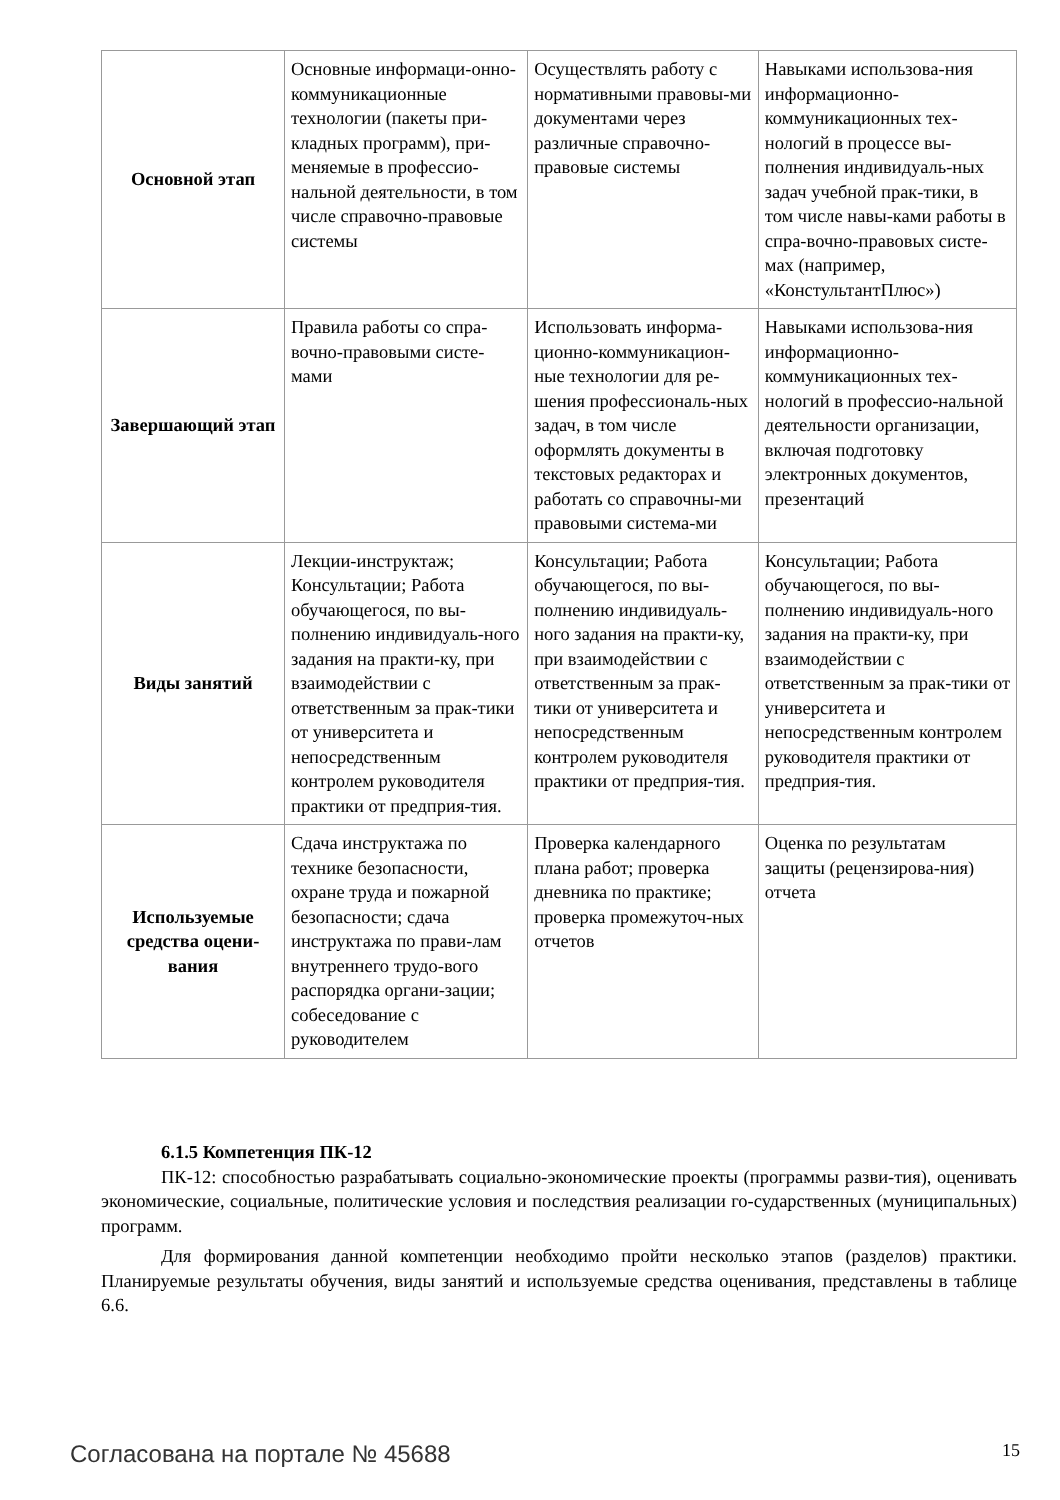| Основной этап | Основные информаци-онно-коммуникационные технологии (пакеты при-кладных программ), при-меняемые в профессио-нальной деятельности, в том числе справочно-правовые системы | Осуществлять работу с нормативными правовы-ми документами через различные справочно-правовые системы | Навыками использова-ния информационно-коммуникационных тех-нологий в процессе вы-полнения индивидуаль-ных задач учебной прак-тики, в том числе навы-ками работы в спра-вочно-правовых систе-мах (например, «КонстультантПлюс») |
| Завершающий этап | Правила работы со спра-вочно-правовыми систе-мами | Использовать информа-ционно-коммуникацион-ные технологии для ре-шения профессиональ-ных задач, в том числе оформлять документы в текстовых редакторах и работать со справочны-ми правовыми система-ми | Навыками использова-ния информационно-коммуникационных тех-нологий в профессио-нальной деятельности организации, включая подготовку электронных документов, презентаций |
| Виды занятий | Лекции-инструктаж; Консультации; Работа обучающегося, по вы-полнению индивидуаль-ного задания на практи-ку, при взаимодействии с ответственным за прак-тики от университета и непосредственным контролем руководителя практики от предприя-тия. | Консультации; Работа обучающегося, по вы-полнению индивидуаль-ного задания на практи-ку, при взаимодействии с ответственным за прак-тики от университета и непосредственным контролем руководителя практики от предприя-тия. | Консультации; Работа обучающегося, по вы-полнению индивидуаль-ного задания на практи-ку, при взаимодействии с ответственным за прак-тики от университета и непосредственным контролем руководителя практики от предприя-тия. |
| Используемые средства оцени-вания | Сдача инструктажа по технике безопасности, охране труда и пожарной безопасности; сдача инструктажа по прави-лам внутреннего трудо-вого распорядка органи-зации; собеседование с руководителем | Проверка календарного плана работ; проверка дневника по практике; проверка промежуточ-ных отчетов | Оценка по результатам защиты (рецензирова-ния) отчета |
6.1.5 Компетенция ПК-12
ПК-12: способностью разрабатывать социально-экономические проекты (программы разви-тия), оценивать экономические, социальные, политические условия и последствия реализации го-сударственных (муниципальных) программ.
Для формирования данной компетенции необходимо пройти несколько этапов (разделов) практики. Планируемые результаты обучения, виды занятий и используемые средства оценивания, представлены в таблице 6.6.
Согласована на портале № 45688 15